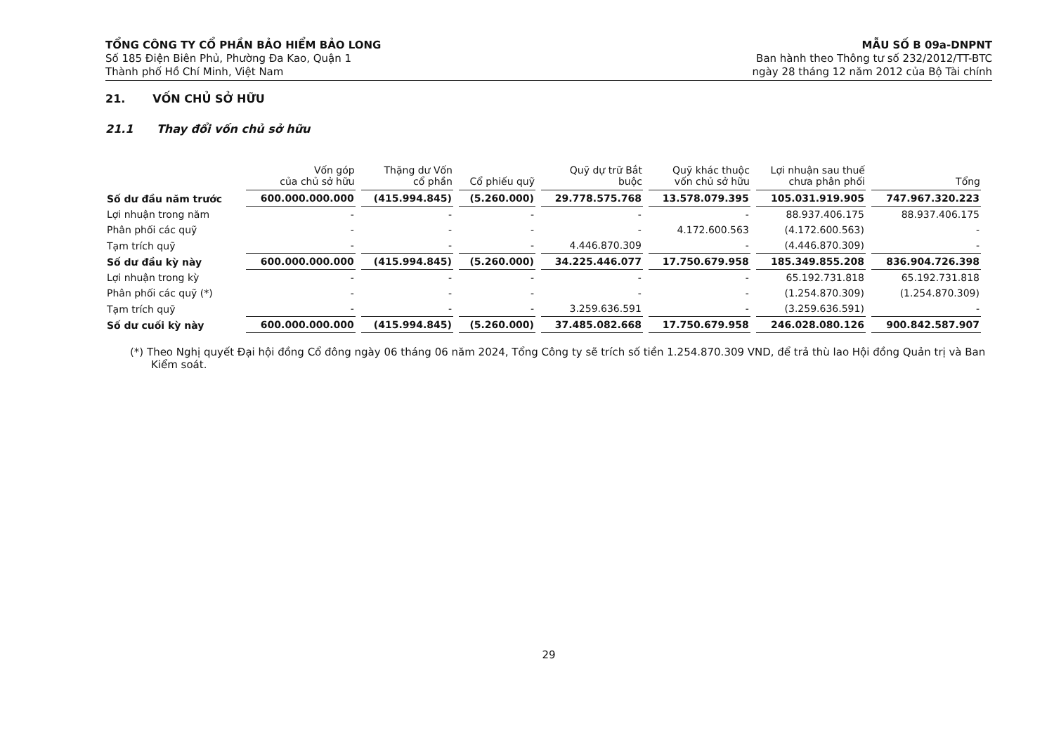TỔNG CÔNG TY CỔ PHẦN BẢO HIỂM BẢO LONG
Số 185 Điện Biên Phủ, Phường Đa Kao, Quận 1
Thành phố Hồ Chí Minh, Việt Nam
MẪU SỐ B 09a-DNPNT
Ban hành theo Thông tư số 232/2012/TT-BTC
ngày 28 tháng 12 năm 2012 của Bộ Tài chính
21. VỐN CHỦ SỞ HỮU
21.1 Thay đổi vốn chủ sở hữu
| | Vốn góp của chủ sở hữu | Thặng dư Vốn cổ phần | Cổ phiếu quỹ | Quỹ dự trữ Bắt buộc | Quỹ khác thuộc vốn chủ sở hữu | Lợi nhuận sau thuế chưa phân phối | Tổng |
| --- | --- | --- | --- | --- | --- | --- | --- |
| Số dư đầu năm trước | 600.000.000.000 | (415.994.845) | (5.260.000) | 29.778.575.768 | 13.578.079.395 | 105.031.919.905 | 747.967.320.223 |
| Lợi nhuận trong năm | - | - | - | - | - | 88.937.406.175 | 88.937.406.175 |
| Phân phối các quỹ | - | - | - | - | 4.172.600.563 | (4.172.600.563) | - |
| Tạm trích quỹ | - | - | - | 4.446.870.309 | - | (4.446.870.309) | - |
| Số dư đầu kỳ này | 600.000.000.000 | (415.994.845) | (5.260.000) | 34.225.446.077 | 17.750.679.958 | 185.349.855.208 | 836.904.726.398 |
| Lợi nhuận trong kỳ | - | - | - | - | - | 65.192.731.818 | 65.192.731.818 |
| Phân phối các quỹ (*) | - | - | - | - | - | (1.254.870.309) | (1.254.870.309) |
| Tạm trích quỹ | - | - | - | 3.259.636.591 | - | (3.259.636.591) | - |
| Số dư cuối kỳ này | 600.000.000.000 | (415.994.845) | (5.260.000) | 37.485.082.668 | 17.750.679.958 | 246.028.080.126 | 900.842.587.907 |
(*) Theo Nghị quyết Đại hội đồng Cổ đông ngày 06 tháng 06 năm 2024, Tổng Công ty sẽ trích số tiền 1.254.870.309 VND, để trả thù lao Hội đồng Quản trị và Ban Kiểm soát.
29